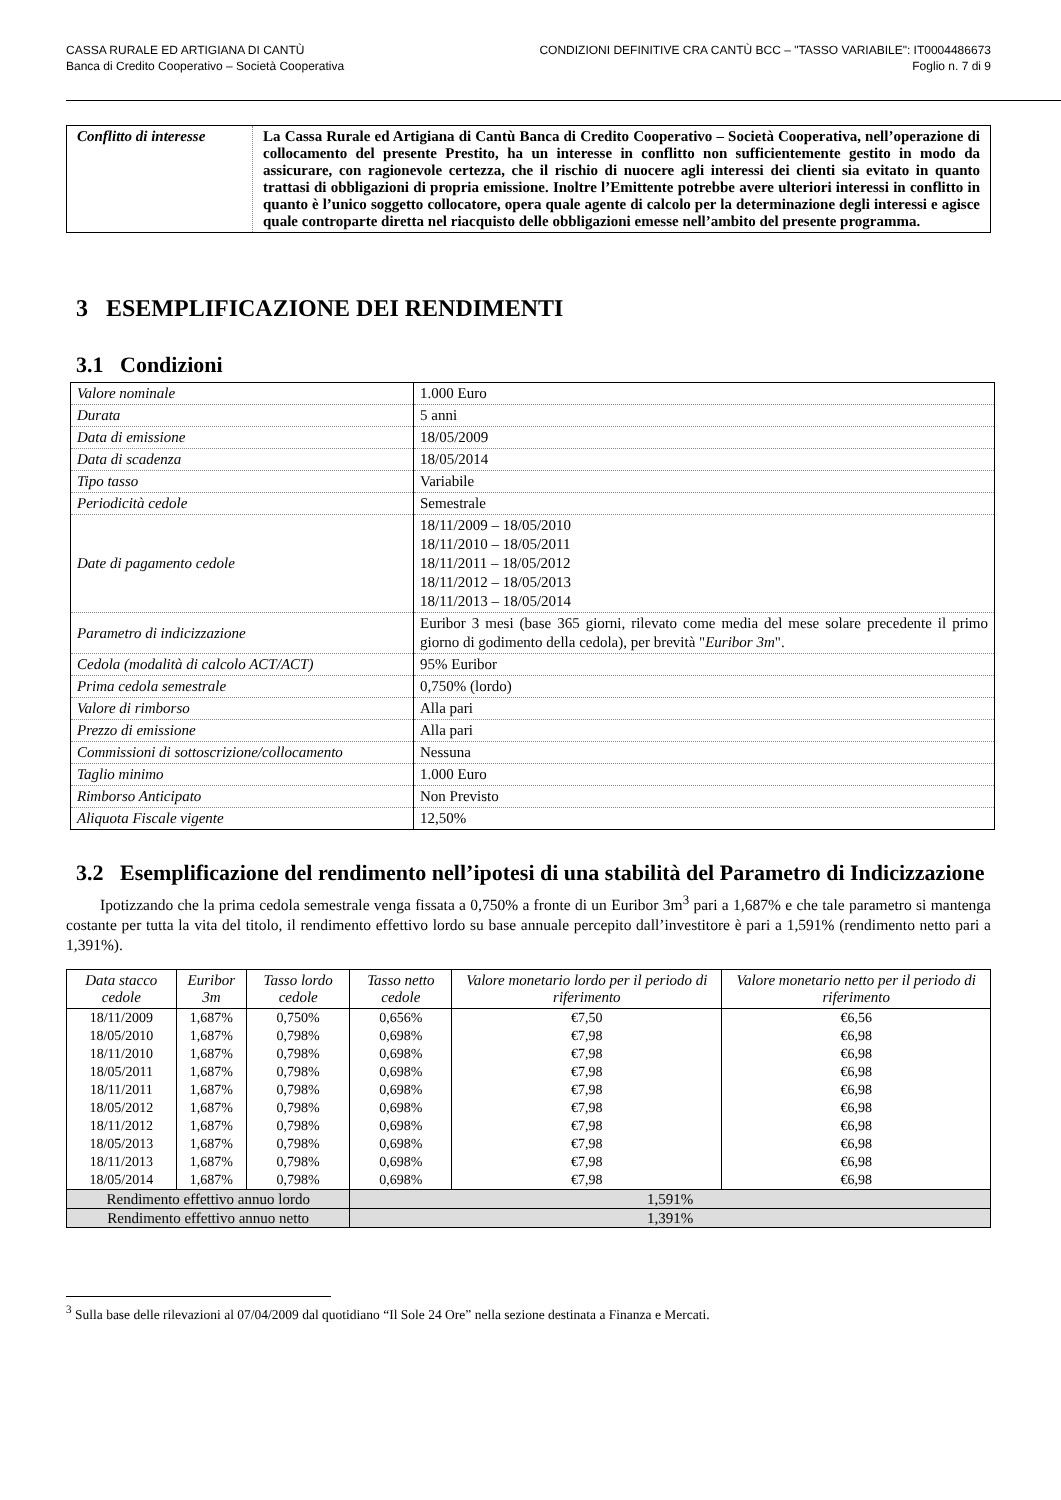CASSA RURALE ED ARTIGIANA DI CANTÙ
Banca di Credito Cooperativo – Società Cooperativa
CONDIZIONI DEFINITIVE CRA CANTÙ BCC – "TASSO VARIABILE": IT0004486673
Foglio n. 7 di 9
| Conflitto di interesse | La Cassa Rurale ed Artigiana di Cantù Banca di Credito Cooperativo – Società Cooperativa, nell’operazione di collocamento del presente Prestito, ha un interesse in conflitto non sufficientemente gestito in modo da assicurare, con ragionevole certezza, che il rischio di nuocere agli interessi dei clienti sia evitato in quanto trattasi di obbligazioni di propria emissione. Inoltre l’Emittente potrebbe avere ulteriori interessi in conflitto in quanto è l’unico soggetto collocatore, opera quale agente di calcolo per la determinazione degli interessi e agisce quale controparte diretta nel riacquisto delle obbligazioni emesse nell’ambito del presente programma. |
3 ESEMPLIFICAZIONE DEI RENDIMENTI
3.1 Condizioni
| Valore nominale | 1.000 Euro |
| Durata | 5 anni |
| Data di emissione | 18/05/2009 |
| Data di scadenza | 18/05/2014 |
| Tipo tasso | Variabile |
| Periodicità cedole | Semestrale |
| Date di pagamento cedole | 18/11/2009 – 18/05/2010 18/11/2010 – 18/05/2011 18/11/2011 – 18/05/2012 18/11/2012 – 18/05/2013 18/11/2013 – 18/05/2014 |
| Parametro di indicizzazione | Euribor 3 mesi (base 365 giorni, rilevato come media del mese solare precedente il primo giorno di godimento della cedola), per brevità " Euribor 3m ". |
| Cedola (modalità di calcolo ACT/ACT) | 95% Euribor |
| Prima cedola semestrale | 0,750% (lordo) |
| Valore di rimborso | Alla pari |
| Prezzo di emissione | Alla pari |
| Commissioni di sottoscrizione/collocamento | Nessuna |
| Taglio minimo | 1.000 Euro |
| Rimborso Anticipato | Non Previsto |
| Aliquota Fiscale vigente | 12,50% |
3.2 Esemplificazione del rendimento nell’ipotesi di una stabilità del Parametro di Indicizzazione
Ipotizzando che la prima cedola semestrale venga fissata a 0,750% a fronte di un Euribor 3m<sup>3</sup> pari a 1,687% e che tale parametro si mantenga costante per tutta la vita del titolo, il rendimento effettivo lordo su base annuale percepito dall’investitore è pari a 1,591% (rendimento netto pari a 1,391%).
| Data stacco cedole | Euribor 3m | Tasso lordo cedole | Tasso netto cedole | Valore monetario lordo per il periodo di riferimento | Valore monetario netto per il periodo di riferimento |
| --- | --- | --- | --- | --- | --- |
| 18/11/2009 | 1,687% | 0,750% | 0,656% | €7,50 | €6,56 |
| 18/05/2010 | 1,687% | 0,798% | 0,698% | €7,98 | €6,98 |
| 18/11/2010 | 1,687% | 0,798% | 0,698% | €7,98 | €6,98 |
| 18/05/2011 | 1,687% | 0,798% | 0,698% | €7,98 | €6,98 |
| 18/11/2011 | 1,687% | 0,798% | 0,698% | €7,98 | €6,98 |
| 18/05/2012 | 1,687% | 0,798% | 0,698% | €7,98 | €6,98 |
| 18/11/2012 | 1,687% | 0,798% | 0,698% | €7,98 | €6,98 |
| 18/05/2013 | 1,687% | 0,798% | 0,698% | €7,98 | €6,98 |
| 18/11/2013 | 1,687% | 0,798% | 0,698% | €7,98 | €6,98 |
| 18/05/2014 | 1,687% | 0,798% | 0,698% | €7,98 | €6,98 |
| Rendimento effettivo annuo lordo | | | 1,591% | | |
| Rendimento effettivo annuo netto | | | 1,391% | | |
<sup>3</sup> Sulla base delle rilevazioni al 07/04/2009 dal quotidiano “Il Sole 24 Ore” nella sezione destinata a Finanza e Mercati.